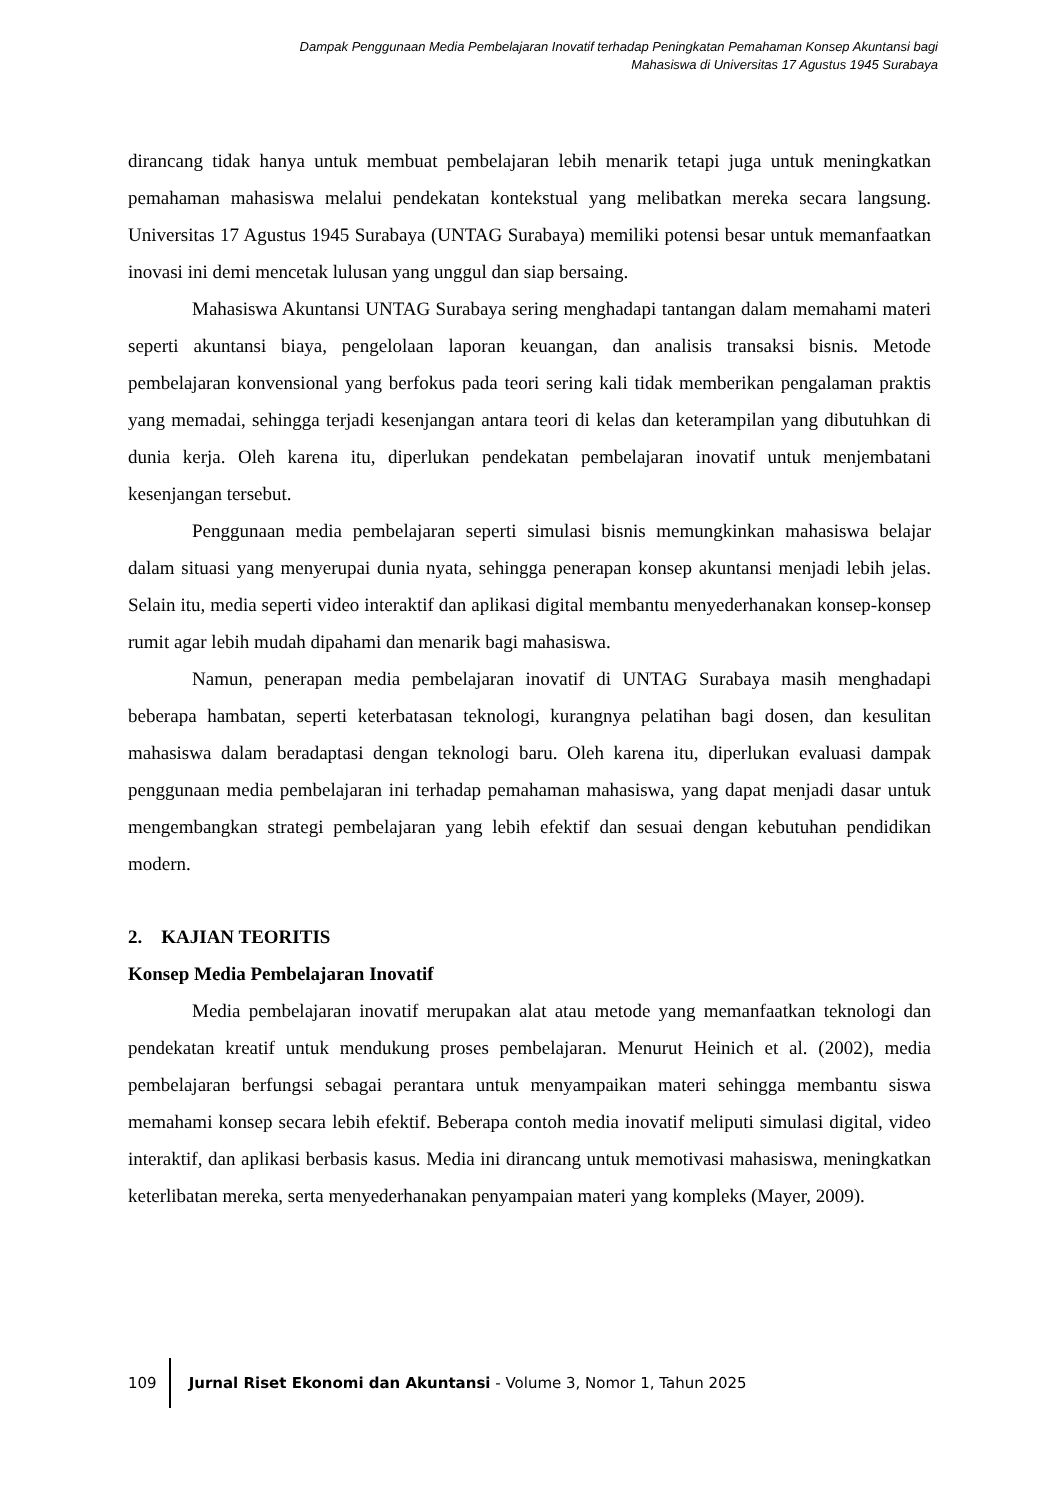Dampak Penggunaan Media Pembelajaran Inovatif terhadap Peningkatan Pemahaman Konsep Akuntansi bagi
Mahasiswa di Universitas 17 Agustus 1945 Surabaya
dirancang tidak hanya untuk membuat pembelajaran lebih menarik tetapi juga untuk meningkatkan pemahaman mahasiswa melalui pendekatan kontekstual yang melibatkan mereka secara langsung. Universitas 17 Agustus 1945 Surabaya (UNTAG Surabaya) memiliki potensi besar untuk memanfaatkan inovasi ini demi mencetak lulusan yang unggul dan siap bersaing.
Mahasiswa Akuntansi UNTAG Surabaya sering menghadapi tantangan dalam memahami materi seperti akuntansi biaya, pengelolaan laporan keuangan, dan analisis transaksi bisnis. Metode pembelajaran konvensional yang berfokus pada teori sering kali tidak memberikan pengalaman praktis yang memadai, sehingga terjadi kesenjangan antara teori di kelas dan keterampilan yang dibutuhkan di dunia kerja. Oleh karena itu, diperlukan pendekatan pembelajaran inovatif untuk menjembatani kesenjangan tersebut.
Penggunaan media pembelajaran seperti simulasi bisnis memungkinkan mahasiswa belajar dalam situasi yang menyerupai dunia nyata, sehingga penerapan konsep akuntansi menjadi lebih jelas. Selain itu, media seperti video interaktif dan aplikasi digital membantu menyederhanakan konsep-konsep rumit agar lebih mudah dipahami dan menarik bagi mahasiswa.
Namun, penerapan media pembelajaran inovatif di UNTAG Surabaya masih menghadapi beberapa hambatan, seperti keterbatasan teknologi, kurangnya pelatihan bagi dosen, dan kesulitan mahasiswa dalam beradaptasi dengan teknologi baru. Oleh karena itu, diperlukan evaluasi dampak penggunaan media pembelajaran ini terhadap pemahaman mahasiswa, yang dapat menjadi dasar untuk mengembangkan strategi pembelajaran yang lebih efektif dan sesuai dengan kebutuhan pendidikan modern.
2. KAJIAN TEORITIS
Konsep Media Pembelajaran Inovatif
Media pembelajaran inovatif merupakan alat atau metode yang memanfaatkan teknologi dan pendekatan kreatif untuk mendukung proses pembelajaran. Menurut Heinich et al. (2002), media pembelajaran berfungsi sebagai perantara untuk menyampaikan materi sehingga membantu siswa memahami konsep secara lebih efektif. Beberapa contoh media inovatif meliputi simulasi digital, video interaktif, dan aplikasi berbasis kasus. Media ini dirancang untuk memotivasi mahasiswa, meningkatkan keterlibatan mereka, serta menyederhanakan penyampaian materi yang kompleks (Mayer, 2009).
109
Jurnal Riset Ekonomi dan Akuntansi - Volume 3, Nomor 1, Tahun 2025